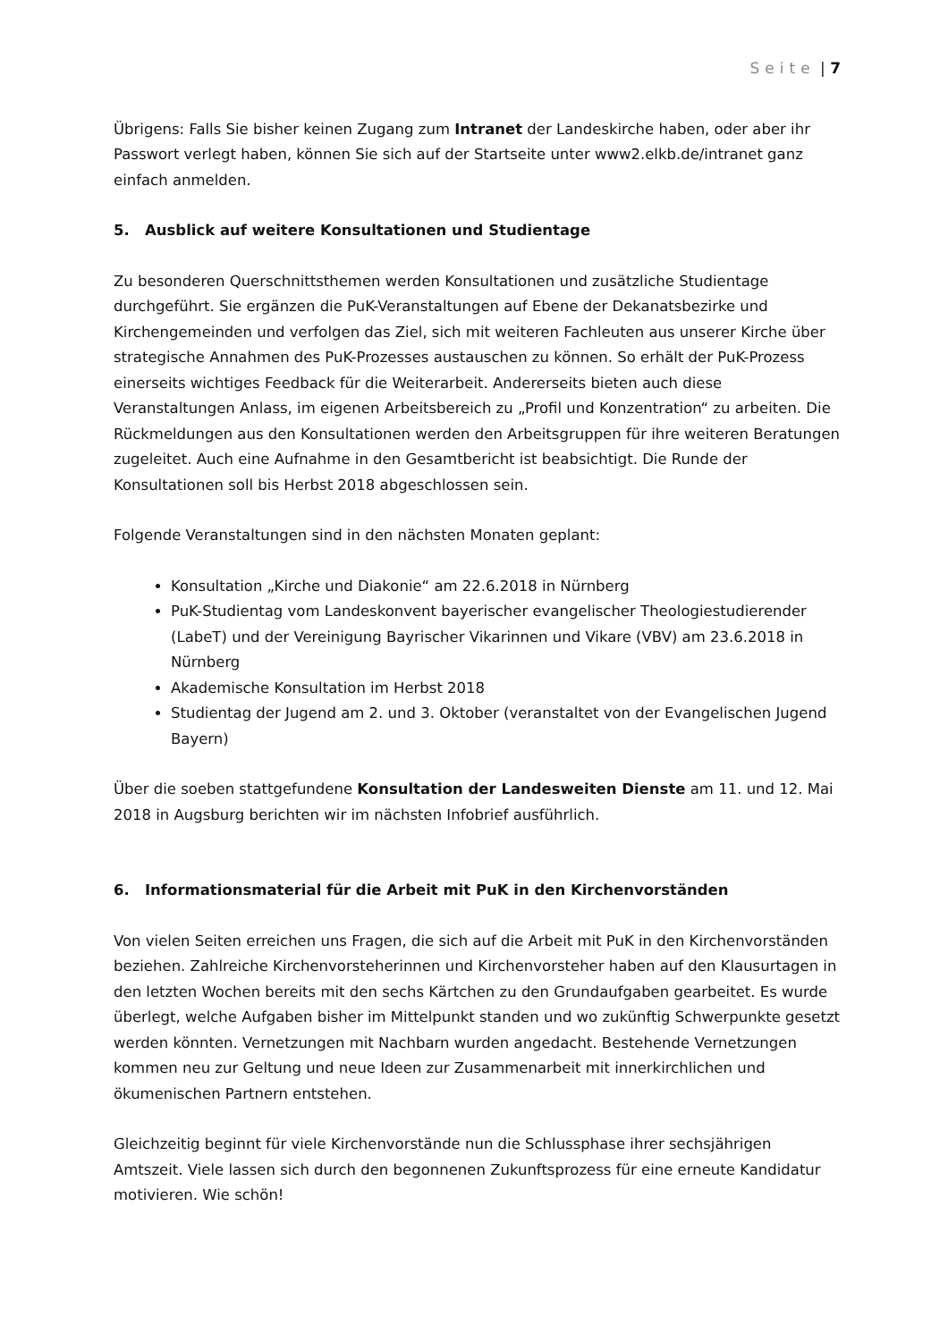Seite | 7
Übrigens: Falls Sie bisher keinen Zugang zum Intranet der Landeskirche haben, oder aber ihr Passwort verlegt haben, können Sie sich auf der Startseite unter www2.elkb.de/intranet ganz einfach anmelden.
5. Ausblick auf weitere Konsultationen und Studientage
Zu besonderen Querschnittsthemen werden Konsultationen und zusätzliche Studientage durchgeführt. Sie ergänzen die PuK-Veranstaltungen auf Ebene der Dekanatsbezirke und Kirchengemeinden und verfolgen das Ziel, sich mit weiteren Fachleuten aus unserer Kirche über strategische Annahmen des PuK-Prozesses austauschen zu können. So erhält der PuK-Prozess einerseits wichtiges Feedback für die Weiterarbeit. Andererseits bieten auch diese Veranstaltungen Anlass, im eigenen Arbeitsbereich zu „Profil und Konzentration“ zu arbeiten. Die Rückmeldungen aus den Konsultationen werden den Arbeitsgruppen für ihre weiteren Beratungen zugeleitet. Auch eine Aufnahme in den Gesamtbericht ist beabsichtigt. Die Runde der Konsultationen soll bis Herbst 2018 abgeschlossen sein.
Folgende Veranstaltungen sind in den nächsten Monaten geplant:
Konsultation „Kirche und Diakonie“ am 22.6.2018 in Nürnberg
PuK-Studientag vom Landeskonvent bayerischer evangelischer Theologiestudierender (LabeT) und der Vereinigung Bayrischer Vikarinnen und Vikare (VBV) am 23.6.2018 in Nürnberg
Akademische Konsultation im Herbst 2018
Studientag der Jugend am 2. und 3. Oktober (veranstaltet von der Evangelischen Jugend Bayern)
Über die soeben stattgefundene Konsultation der Landesweiten Dienste am 11. und 12. Mai 2018 in Augsburg berichten wir im nächsten Infobrief ausführlich.
6. Informationsmaterial für die Arbeit mit PuK in den Kirchenvorständen
Von vielen Seiten erreichen uns Fragen, die sich auf die Arbeit mit PuK in den Kirchenvorständen beziehen. Zahlreiche Kirchenvorsteherinnen und Kirchenvorsteher haben auf den Klausurtagen in den letzten Wochen bereits mit den sechs Kärtchen zu den Grundaufgaben gearbeitet. Es wurde überlegt, welche Aufgaben bisher im Mittelpunkt standen und wo zukünftig Schwerpunkte gesetzt werden könnten. Vernetzungen mit Nachbarn wurden angedacht. Bestehende Vernetzungen kommen neu zur Geltung und neue Ideen zur Zusammenarbeit mit innerkirchlichen und ökumenischen Partnern entstehen.
Gleichzeitig beginnt für viele Kirchenvorstände nun die Schlussphase ihrer sechsjährigen Amtszeit. Viele lassen sich durch den begonnenen Zukunftsprozess für eine erneute Kandidatur motivieren. Wie schön!